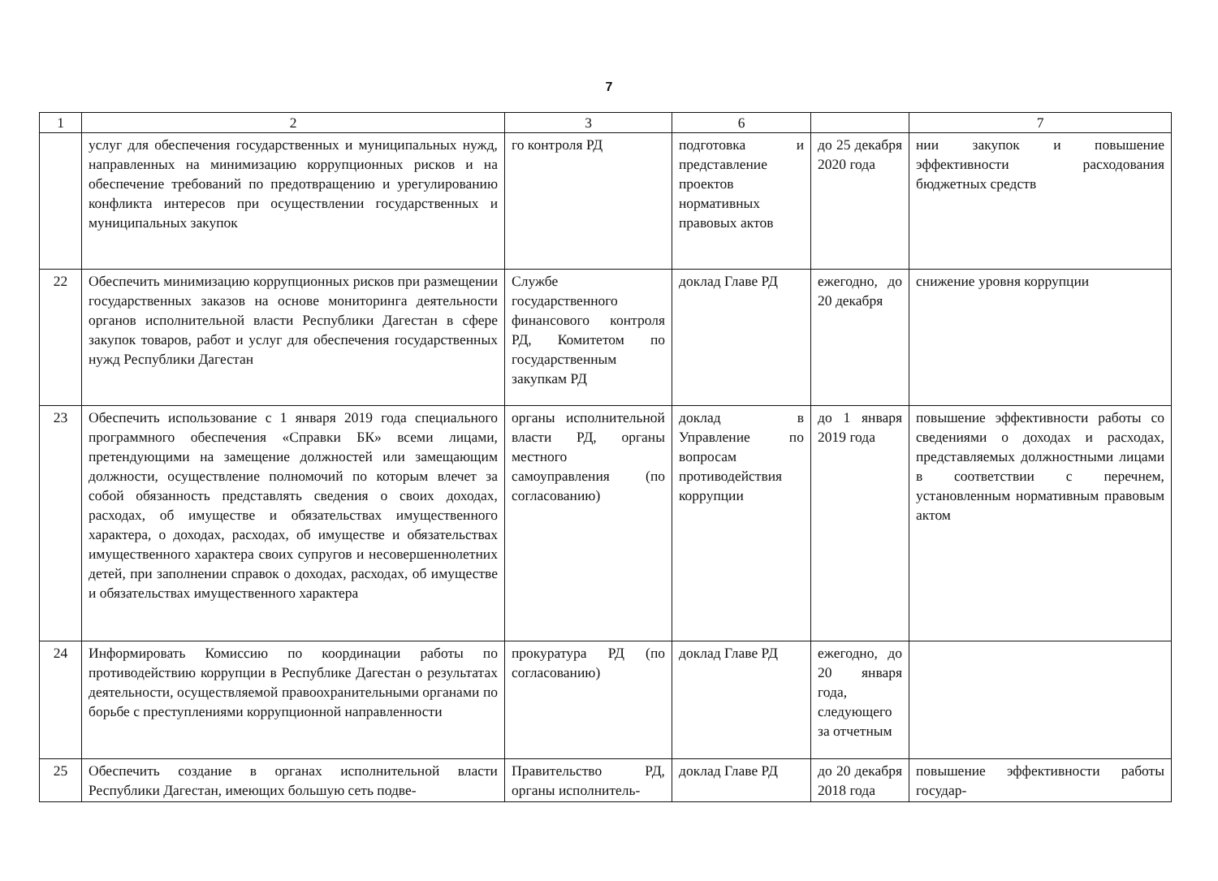7
| 1 | 2 | 3 | 6 | | 7 |
| --- | --- | --- | --- | --- | --- |
| | услуг для обеспечения государственных и муниципальных нужд, направленных на минимизацию коррупционных рисков и на обеспечение требований по предотвращению и урегулированию конфликта интересов при осуществлении государственных и муниципальных закупок | го контроля РД | подготовка и представление проектов нормативных правовых актов | до 25 декабря 2020 года | нии закупок и повышение эффективности расходования бюджетных средств |
| 22 | Обеспечить минимизацию коррупционных рисков при размещении государственных заказов на основе мониторинга деятельности органов исполнительной власти Республики Дагестан в сфере закупок товаров, работ и услуг для обеспечения государственных нужд Республики Дагестан | Службе государственного финансового контроля РД, Комитетом по государственным закупкам РД | доклад Главе РД | ежегодно, до 20 декабря | снижение уровня коррупции |
| 23 | Обеспечить использование с 1 января 2019 года специального программного обеспечения «Справки БК» всеми лицами, претендующими на замещение должностей или замещающим должности, осуществление полномочий по которым влечет за собой обязанность представлять сведения о своих доходах, расходах, об имуществе и обязательствах имущественного характера, о доходах, расходах, об имуществе и обязательствах имущественного характера своих супругов и несовершеннолетних детей, при заполнении справок о доходах, расходах, об имуществе и обязательствах имущественного характера | органы исполнительной власти РД, органы местного самоуправления (по согласованию) | доклад в Управление по вопросам противодействия коррупции | до 1 января 2019 года | повышение эффективности работы со сведениями о доходах и расходах, представляемых должностными лицами в соответствии с перечнем, установленным нормативным правовым актом |
| 24 | Информировать Комиссию по координации работы по противодействию коррупции в Республике Дагестан о результатах деятельности, осуществляемой правоохранительными органами по борьбе с преступлениями коррупционной направленности | прокуратура РД (по согласованию) | доклад Главе РД | ежегодно, до 20 января года, следующего за отчетным | |
| 25 | Обеспечить создание в органах исполнительной власти Республики Дагестан, имеющих большую сеть подве- | Правительство РД, органы исполнитель- | доклад Главе РД | до 20 декабря 2018 года | повышение эффективности работы государ- |